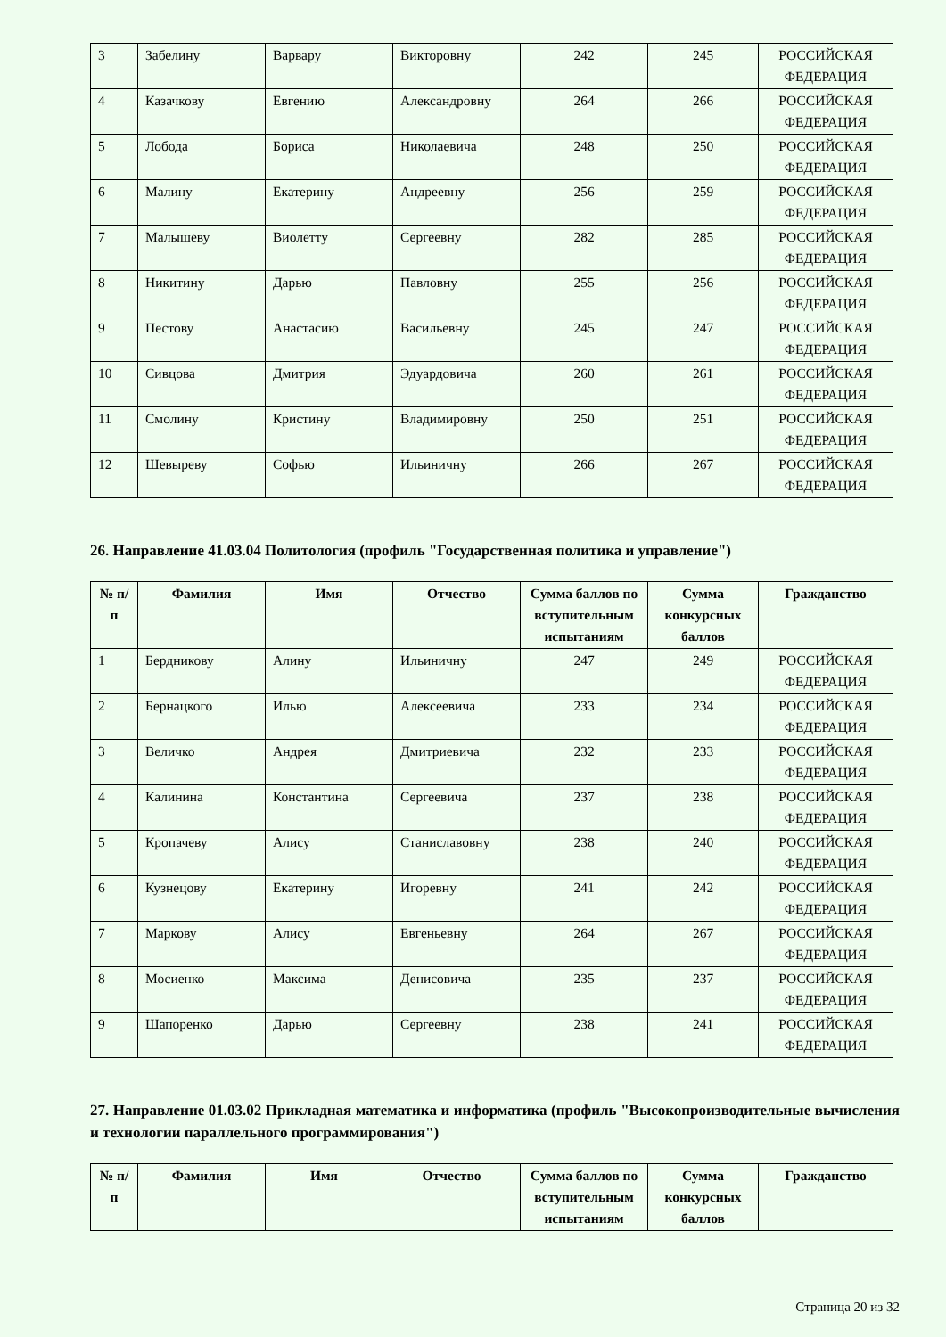| 3 | Забелину | Варвару | Викторовну | 242 | 245 | РОССИЙСКАЯ ФЕДЕРАЦИЯ |
| 4 | Казачкову | Евгению | Александровну | 264 | 266 | РОССИЙСКАЯ ФЕДЕРАЦИЯ |
| 5 | Лобода | Бориса | Николаевича | 248 | 250 | РОССИЙСКАЯ ФЕДЕРАЦИЯ |
| 6 | Малину | Екатерину | Андреевну | 256 | 259 | РОССИЙСКАЯ ФЕДЕРАЦИЯ |
| 7 | Малышеву | Виолетту | Сергеевну | 282 | 285 | РОССИЙСКАЯ ФЕДЕРАЦИЯ |
| 8 | Никитину | Дарью | Павловну | 255 | 256 | РОССИЙСКАЯ ФЕДЕРАЦИЯ |
| 9 | Пестову | Анастасию | Васильевну | 245 | 247 | РОССИЙСКАЯ ФЕДЕРАЦИЯ |
| 10 | Сивцова | Дмитрия | Эдуардовича | 260 | 261 | РОССИЙСКАЯ ФЕДЕРАЦИЯ |
| 11 | Смолину | Кристину | Владимировну | 250 | 251 | РОССИЙСКАЯ ФЕДЕРАЦИЯ |
| 12 | Шевыреву | Софью | Ильиничну | 266 | 267 | РОССИЙСКАЯ ФЕДЕРАЦИЯ |
26. Направление 41.03.04 Политология (профиль "Государственная политика и управление")
| № п/п | Фамилия | Имя | Отчество | Сумма баллов по вступительным испытаниям | Сумма конкурсных баллов | Гражданство |
| --- | --- | --- | --- | --- | --- | --- |
| 1 | Бердникову | Алину | Ильиничну | 247 | 249 | РОССИЙСКАЯ ФЕДЕРАЦИЯ |
| 2 | Бернацкого | Илью | Алексеевича | 233 | 234 | РОССИЙСКАЯ ФЕДЕРАЦИЯ |
| 3 | Величко | Андрея | Дмитриевича | 232 | 233 | РОССИЙСКАЯ ФЕДЕРАЦИЯ |
| 4 | Калинина | Константина | Сергеевича | 237 | 238 | РОССИЙСКАЯ ФЕДЕРАЦИЯ |
| 5 | Кропачеву | Алису | Станиславовну | 238 | 240 | РОССИЙСКАЯ ФЕДЕРАЦИЯ |
| 6 | Кузнецову | Екатерину | Игоревну | 241 | 242 | РОССИЙСКАЯ ФЕДЕРАЦИЯ |
| 7 | Маркову | Алису | Евгеньевну | 264 | 267 | РОССИЙСКАЯ ФЕДЕРАЦИЯ |
| 8 | Мосиенко | Максима | Денисовича | 235 | 237 | РОССИЙСКАЯ ФЕДЕРАЦИЯ |
| 9 | Шапоренко | Дарью | Сергеевну | 238 | 241 | РОССИЙСКАЯ ФЕДЕРАЦИЯ |
27. Направление 01.03.02 Прикладная математика и информатика (профиль "Высокопроизводительные вычисления и технологии параллельного программирования")
| № п/п | Фамилия | Имя | Отчество | Сумма баллов по вступительным испытаниям | Сумма конкурсных баллов | Гражданство |
| --- | --- | --- | --- | --- | --- | --- |
Страница 20 из 32